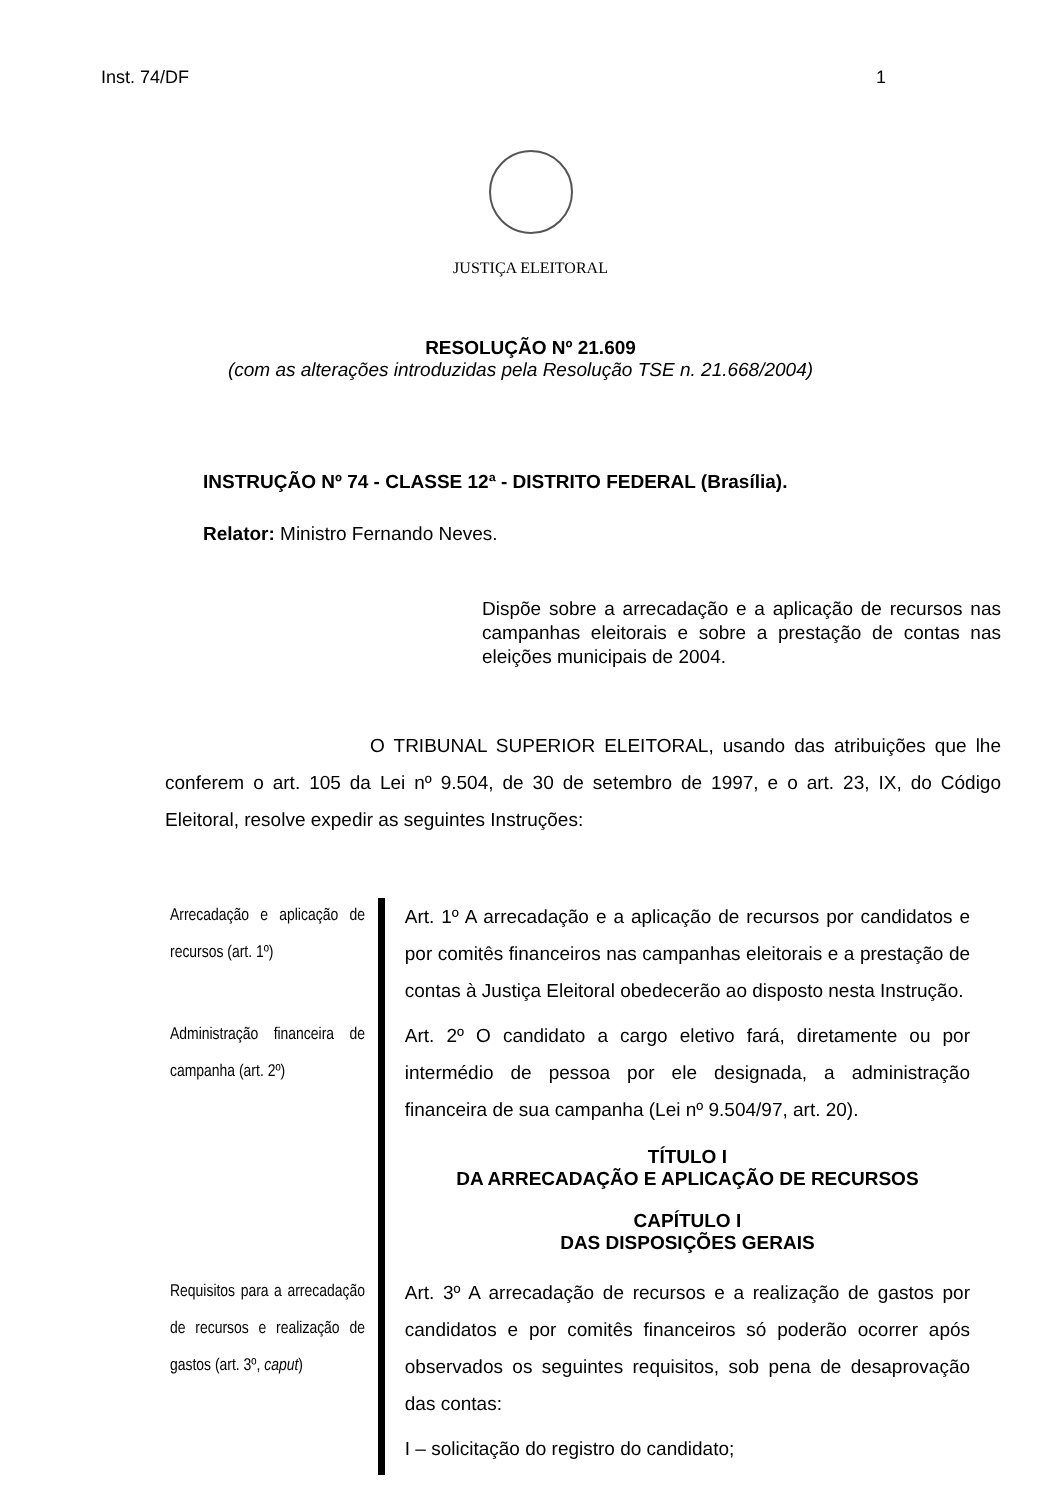Inst. 74/DF 1
JUSTIÇA ELEITORAL
RESOLUÇÃO Nº 21.609
(com as alterações introduzidas pela Resolução TSE n. 21.668/2004)
INSTRUÇÃO Nº 74 - CLASSE 12ª - DISTRITO FEDERAL (Brasília).
Relator: Ministro Fernando Neves.
Dispõe sobre a arrecadação e a aplicação de recursos nas campanhas eleitorais e sobre a prestação de contas nas eleições municipais de 2004.
O TRIBUNAL SUPERIOR ELEITORAL, usando das atribuições que lhe conferem o art. 105 da Lei nº 9.504, de 30 de setembro de 1997, e o art. 23, IX, do Código Eleitoral, resolve expedir as seguintes Instruções:
Arrecadação e aplicação de recursos (art. 1º)
Art. 1º A arrecadação e a aplicação de recursos por candidatos e por comitês financeiros nas campanhas eleitorais e a prestação de contas à Justiça Eleitoral obedecerão ao disposto nesta Instrução.
Administração financeira de campanha (art. 2º)
Art. 2º O candidato a cargo eletivo fará, diretamente ou por intermédio de pessoa por ele designada, a administração financeira de sua campanha (Lei nº 9.504/97, art. 20).
TÍTULO I
DA ARRECADAÇÃO E APLICAÇÃO DE RECURSOS
CAPÍTULO I
DAS DISPOSIÇÕES GERAIS
Requisitos para a arrecadação de recursos e realização de gastos (art. 3º, caput)
Art. 3º A arrecadação de recursos e a realização de gastos por candidatos e por comitês financeiros só poderão ocorrer após observados os seguintes requisitos, sob pena de desaprovação das contas:
I – solicitação do registro do candidato;